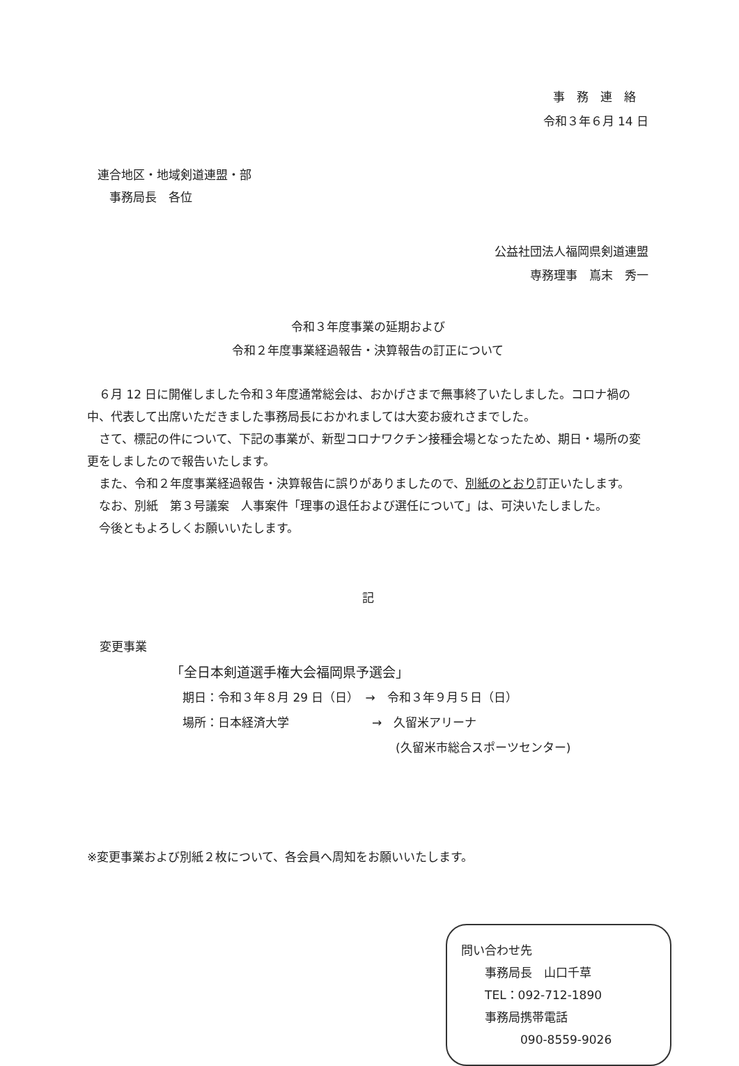事　務　連　絡
令和３年６月 14 日
連合地区・地域剣道連盟・部
　事務局長　各位
公益社団法人福岡県剣道連盟
専務理事　嶌末　秀一　
令和３年度事業の延期および
令和２年度事業経過報告・決算報告の訂正について
６月 12 日に開催しました令和３年度通常総会は、おかげさまで無事終了いたしました。コロナ禍の中、代表して出席いただきました事務局長におかれましては大変お疲れさまでした。
さて、標記の件について、下記の事業が、新型コロナワクチン接種会場となったため、期日・場所の変更をしましたので報告いたします。
また、令和２年度事業経過報告・決算報告に誤りがありましたので、別紙のとおり訂正いたします。
なお、別紙　第３号議案　人事案件「理事の退任および選任について」は、可決いたしました。
今後ともよろしくお願いいたします。
記
変更事業
「全日本剣道選手権大会福岡県予選会」
　期日：令和３年８月 29 日（日）　→　令和３年９月５日（日）
　場所：日本経済大学　　　　　　　→　久留米アリーナ
　　　　　　　　　　　　　　　　　　　(久留米市総合スポーツセンター)
※変更事業および別紙２枚について、各会員へ周知をお願いいたします。
問い合わせ先
　　事務局長　山口千草
　　TEL：092-712-1890
　　事務局携帯電話
　　　　　090-8559-9026